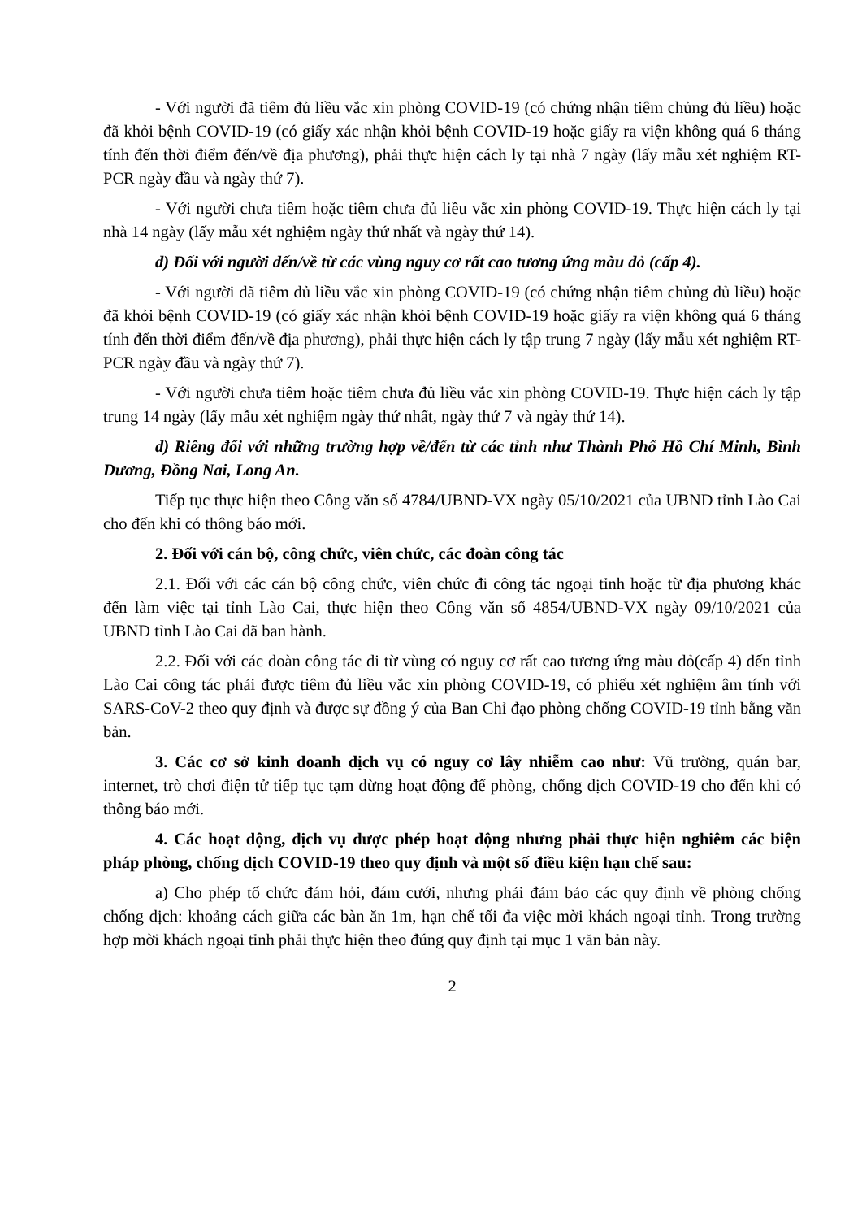- Với người đã tiêm đủ liều vắc xin phòng COVID-19 (có chứng nhận tiêm chủng đủ liều) hoặc đã khỏi bệnh COVID-19 (có giấy xác nhận khỏi bệnh COVID-19 hoặc giấy ra viện không quá 6 tháng tính đến thời điểm đến/về địa phương), phải thực hiện cách ly tại nhà 7 ngày (lấy mẫu xét nghiệm RT-PCR ngày đầu và ngày thứ 7).
- Với người chưa tiêm hoặc tiêm chưa đủ liều vắc xin phòng COVID-19. Thực hiện cách ly tại nhà 14 ngày (lấy mẫu xét nghiệm ngày thứ nhất và ngày thứ 14).
d) Đối với người đến/về từ các vùng nguy cơ rất cao tương ứng màu đỏ (cấp 4).
- Với người đã tiêm đủ liều vắc xin phòng COVID-19 (có chứng nhận tiêm chủng đủ liều) hoặc đã khỏi bệnh COVID-19 (có giấy xác nhận khỏi bệnh COVID-19 hoặc giấy ra viện không quá 6 tháng tính đến thời điểm đến/về địa phương), phải thực hiện cách ly tập trung 7 ngày (lấy mẫu xét nghiệm RT-PCR ngày đầu và ngày thứ 7).
- Với người chưa tiêm hoặc tiêm chưa đủ liều vắc xin phòng COVID-19. Thực hiện cách ly tập trung 14 ngày (lấy mẫu xét nghiệm ngày thứ nhất, ngày thứ 7 và ngày thứ 14).
d) Riêng đối với những trường hợp về/đến từ các tỉnh như Thành Phố Hồ Chí Minh, Bình Dương, Đồng Nai, Long An.
Tiếp tục thực hiện theo Công văn số 4784/UBND-VX ngày 05/10/2021 của UBND tỉnh Lào Cai cho đến khi có thông báo mới.
2. Đối với cán bộ, công chức, viên chức, các đoàn công tác
2.1. Đối với các cán bộ công chức, viên chức đi công tác ngoại tỉnh hoặc từ địa phương khác đến làm việc tại tỉnh Lào Cai, thực hiện theo Công văn số 4854/UBND-VX ngày 09/10/2021 của UBND tỉnh Lào Cai đã ban hành.
2.2. Đối với các đoàn công tác đi từ vùng có nguy cơ rất cao tương ứng màu đỏ(cấp 4) đến tỉnh Lào Cai công tác phải được tiêm đủ liều vắc xin phòng COVID-19, có phiếu xét nghiệm âm tính với SARS-CoV-2 theo quy định và được sự đồng ý của Ban Chỉ đạo phòng chống COVID-19 tỉnh bằng văn bản.
3. Các cơ sở kinh doanh dịch vụ có nguy cơ lây nhiễm cao như: Vũ trường, quán bar, internet, trò chơi điện tử tiếp tục tạm dừng hoạt động để phòng, chống dịch COVID-19 cho đến khi có thông báo mới.
4. Các hoạt động, dịch vụ được phép hoạt động nhưng phải thực hiện nghiêm các biện pháp phòng, chống dịch COVID-19 theo quy định và một số điều kiện hạn chế sau:
a) Cho phép tổ chức đám hỏi, đám cưới, nhưng phải đảm bảo các quy định về phòng chống chống dịch: khoảng cách giữa các bàn ăn 1m, hạn chế tối đa việc mời khách ngoại tỉnh. Trong trường hợp mời khách ngoại tỉnh phải thực hiện theo đúng quy định tại mục 1 văn bản này.
2